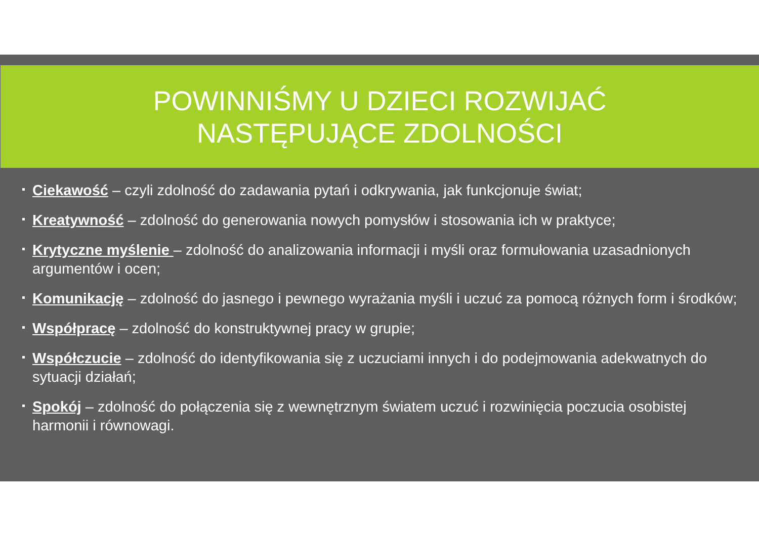POWINNIŚMY U DZIECI ROZWIJAĆ
NASTĘPUJĄCE ZDOLNOŚCI
Ciekawość – czyli zdolność do zadawania pytań i odkrywania, jak funkcjonuje świat;
Kreatywność – zdolność do generowania nowych pomysłów i stosowania ich w praktyce;
Krytyczne myślenie – zdolność do analizowania informacji i myśli oraz formułowania uzasadnionych argumentów i ocen;
Komunikację – zdolność do jasnego i pewnego wyrażania myśli i uczuć za pomocą różnych form i środków;
Współpracę – zdolność do konstruktywnej pracy w grupie;
Współczucie – zdolność do identyfikowania się z uczuciami innych i do podejmowania adekwatnych do sytuacji działań;
Spokój – zdolność do połączenia się z wewnętrznym światem uczuć i rozwinięcia poczucia osobistej harmonii i równowagi.